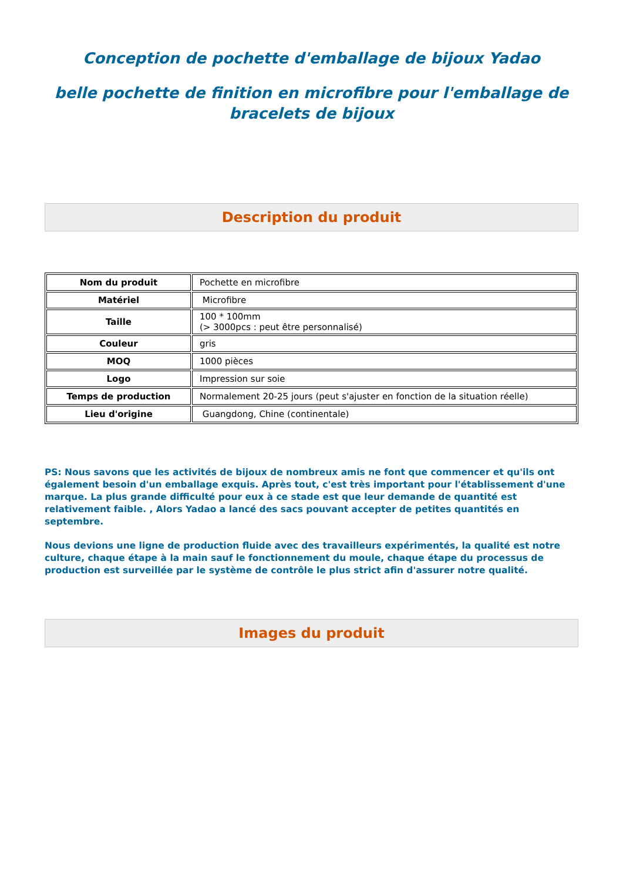Conception de pochette d'emballage de bijoux Yadao
belle pochette de finition en microfibre pour l'emballage de bracelets de bijoux
Description du produit
| Nom du produit | Pochette en microfibre |
| Matériel | Microfibre |
| Taille | 100 * 100mm (> 3000pcs : peut être personnalisé) |
| Couleur | gris |
| MOQ | 1000 pièces |
| Logo | Impression sur soie |
| Temps de production | Normalement 20-25 jours (peut s'ajuster en fonction de la situation réelle) |
| Lieu d'origine | Guangdong, Chine (continentale) |
PS: Nous savons que les activités de bijoux de nombreux amis ne font que commencer et qu'ils ont également besoin d'un emballage exquis. Après tout, c'est très important pour l'établissement d'une marque. La plus grande difficulté pour eux à ce stade est que leur demande de quantité est relativement faible. , Alors Yadao a lancé des sacs pouvant accepter de petites quantités en septembre.
Nous devions une ligne de production fluide avec des travailleurs expérimentés, la qualité est notre culture, chaque étape à la main sauf le fonctionnement du moule, chaque étape du processus de production est surveillée par le système de contrôle le plus strict afin d'assurer notre qualité.
Images du produit